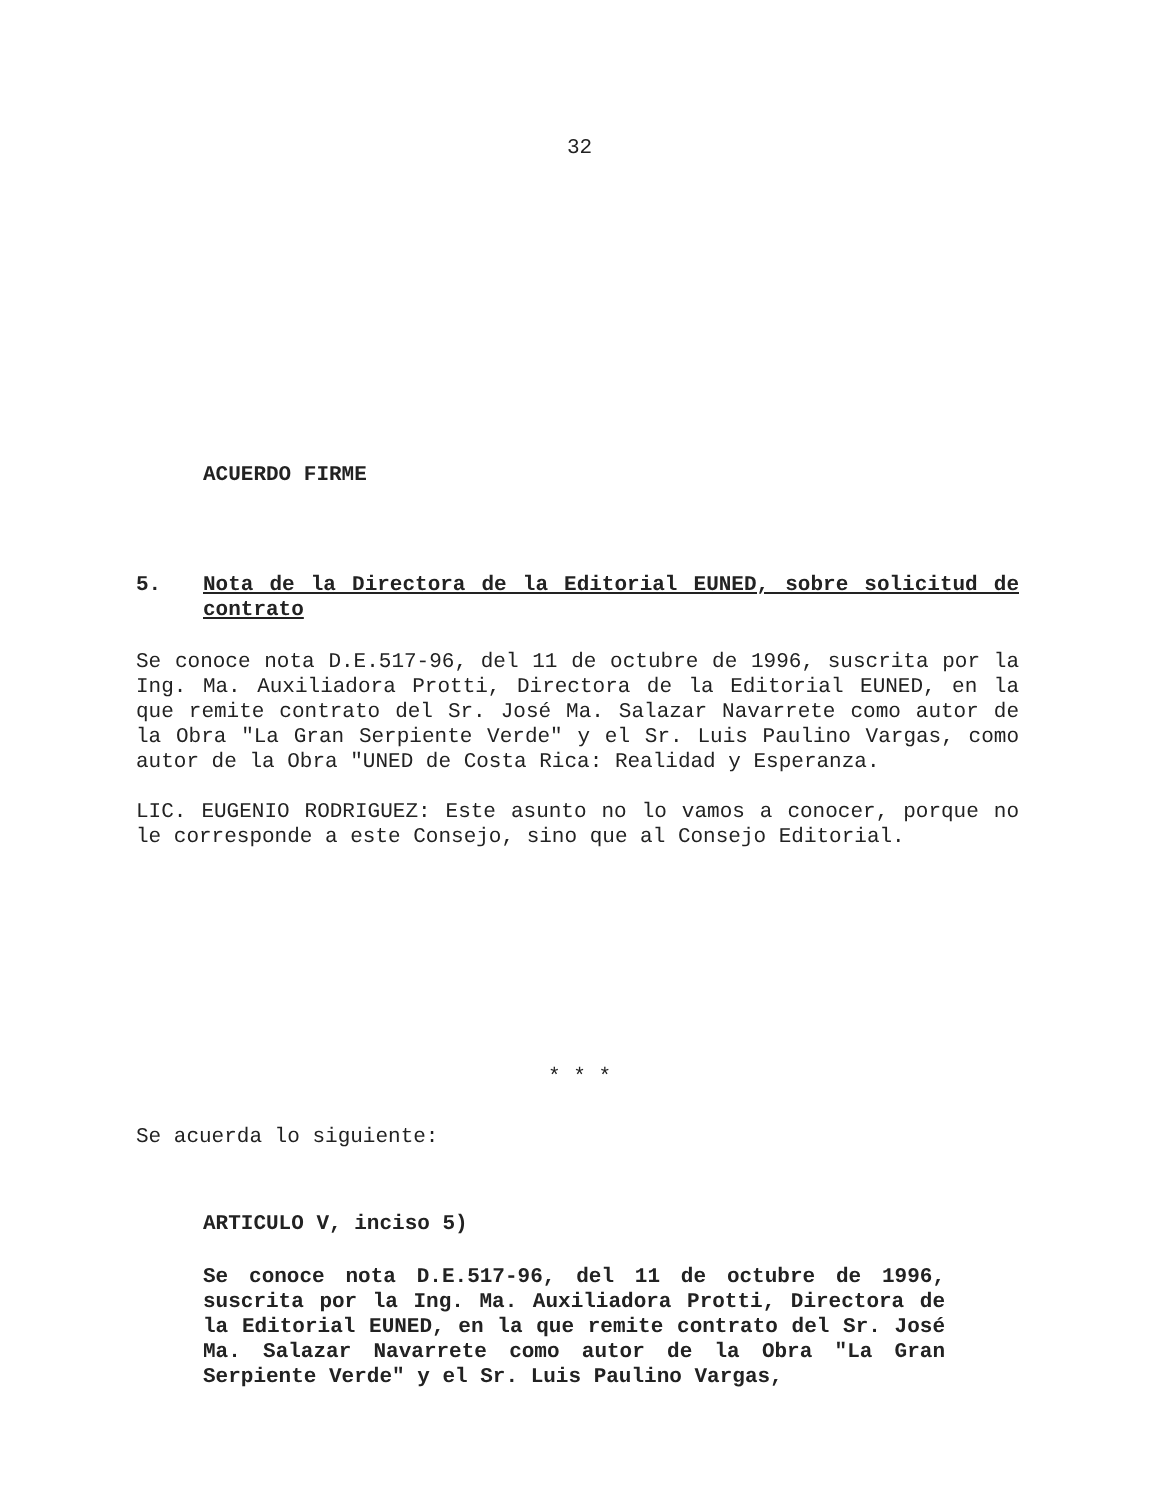32
ACUERDO FIRME
5. Nota de la Directora de la Editorial EUNED, sobre solicitud de contrato
Se conoce nota D.E.517-96, del 11 de octubre de 1996, suscrita por la Ing. Ma. Auxiliadora Protti, Directora de la Editorial EUNED, en la que remite contrato del Sr. José Ma. Salazar Navarrete como autor de la Obra "La Gran Serpiente Verde" y el Sr. Luis Paulino Vargas, como autor de la Obra "UNED de Costa Rica: Realidad y Esperanza.
LIC. EUGENIO RODRIGUEZ: Este asunto no lo vamos a conocer, porque no le corresponde a este Consejo, sino que al Consejo Editorial.
* * *
Se acuerda lo siguiente:
ARTICULO V, inciso 5)
Se conoce nota D.E.517-96, del 11 de octubre de 1996, suscrita por la Ing. Ma. Auxiliadora Protti, Directora de la Editorial EUNED, en la que remite contrato del Sr. José Ma. Salazar Navarrete como autor de la Obra "La Gran Serpiente Verde" y el Sr. Luis Paulino Vargas,